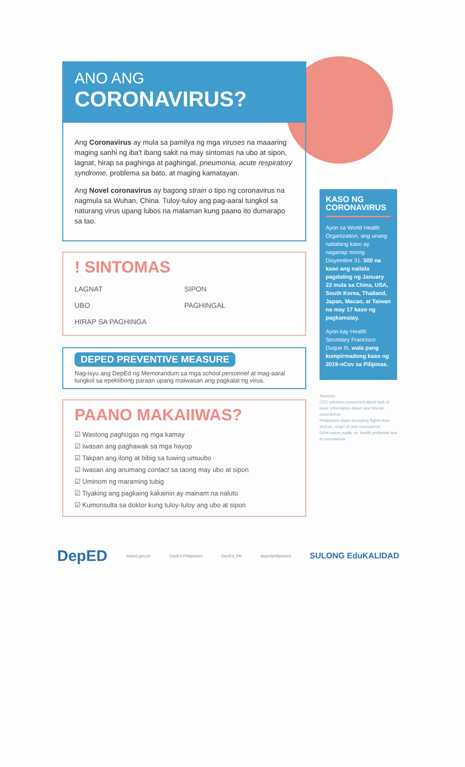ANO ANG
CORONAVIRUS?
Ang Coronavirus ay mula sa pamilya ng mga viruses na maaaring maging sanhi ng iba't ibang sakit na may sintomas na ubo at sipon, lagnat, hirap sa paghinga at paghingal, pneumonia, acute respiratory syndrome, problema sa bato, at maging kamatayan.
Ang Novel coronavirus ay bagong strain o tipo ng coronavirus na nagmula sa Wuhan, China. Tuloy-tuloy ang pag-aaral tungkol sa naturang virus upang lubos na malaman kung paano ito dumarapo sa tao.
! SINTOMAS
LAGNAT
SIPON
UBO
PAGHINGAL
HIRAP SA PAGHINGA
DEPED PREVENTIVE MEASURE
Nag-isyu ang DepEd ng Memorandum sa mga school personnel at mag-aaral tungkol sa epektibong paraan upang maiwasan ang pagkalat ng virus.
PAANO MAKAIIWAS?
☑ Wastong paghugas ng mga kamay
☑ Iwasan ang paghawak sa mga hayop
☑ Takpan ang ilong at bibig sa tuwing umuubo
☑ Iwasan ang anumang contact sa taong may ubo at sipon
☑ Uminom ng maraming tubig
☑ Tiyaking ang pagkaing kakainin ay mainam na naluto
☑ Kumonsulta sa doktor kung tuloy-tuloy ang ubo at sipon
KASO NG
CORONAVIRUS
Ayon sa World Health Organization, ang unang naitalang kaso ay naganap noong Disyembre 31. 500 na kaso ang naitala pagdating ng January 23 mula sa China, USA, South Korea, Thailand, Japan, Macao, at Taiwan na may 17 kaso ng pagkamatay.
Ayon kay Health Secretary Francisco Duque III, wala pang kumpirmadong kaso ng 2019-nCov sa Pilipinas.
Sources:
CDC advisers concerned about lack of basic information about new Wuhan coronavirus
Philippines stops accepting flights from Wuhan, origin of new coronavirus
DOH warns public vs. health problems due to coronavirus
DepED deped.gov.ph DepEd Philippines DepEd_PH depedphilippines SULONG EduKALIDAD